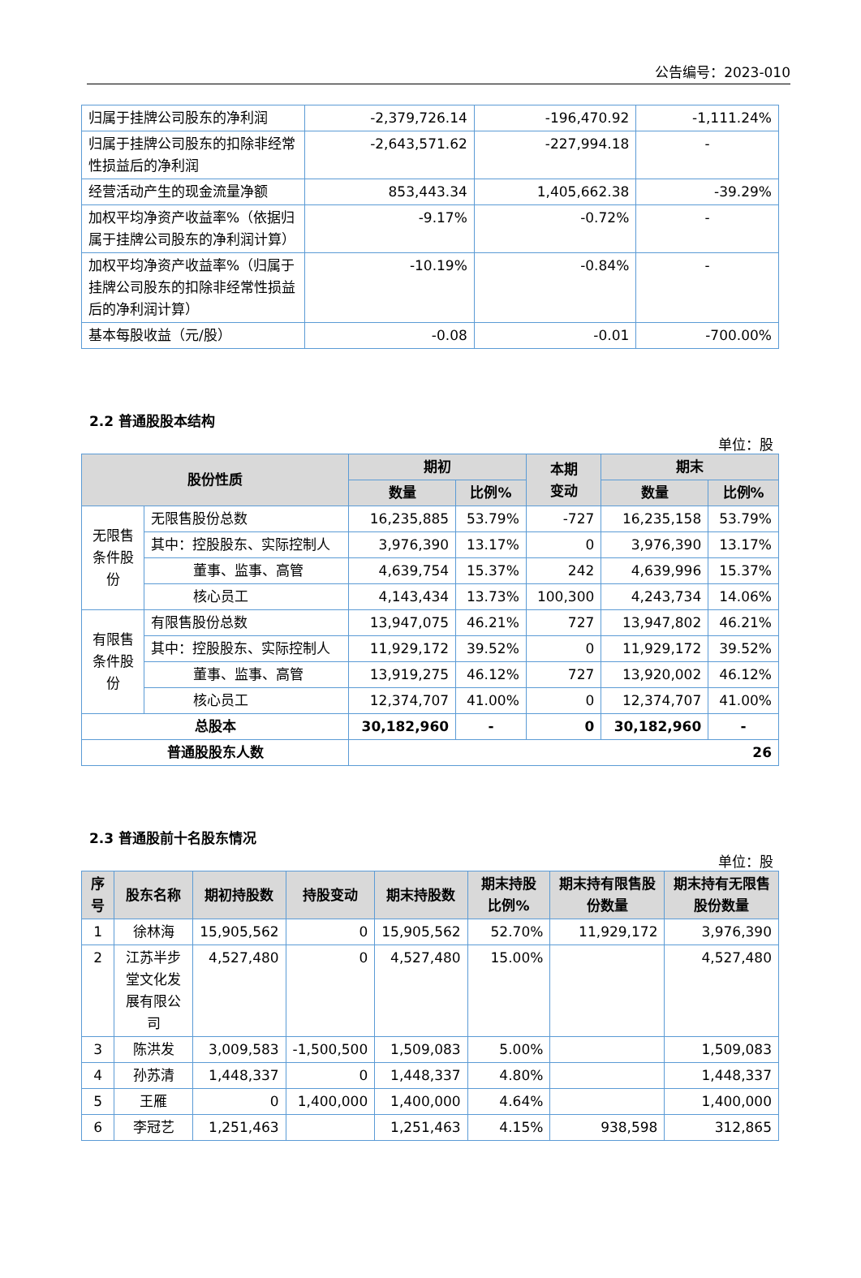公告编号：2023-010
| 归属于挂牌公司股东的净利润 | -2,379,726.14 | -196,470.92 | -1,111.24% |
| 归属于挂牌公司股东的扣除非经常性损益后的净利润 | -2,643,571.62 | -227,994.18 | - |
| 经营活动产生的现金流量净额 | 853,443.34 | 1,405,662.38 | -39.29% |
| 加权平均净资产收益率%（依据归属于挂牌公司股东的净利润计算） | -9.17% | -0.72% | - |
| 加权平均净资产收益率%（归属于挂牌公司股东的扣除非经常性损益后的净利润计算） | -10.19% | -0.84% | - |
| 基本每股收益（元/股） | -0.08 | -0.01 | -700.00% |
2.2 普通股股本结构
单位：股
| 股份性质 | | 期初 | | 本期 变动 | 期末 | |
| --- | --- | --- | --- | --- | --- | --- |
| | | 数量 | 比例% | | 数量 | 比例% |
| 无限售条件股份 | 无限售股份总数 | 16,235,885 | 53.79% | -727 | 16,235,158 | 53.79% |
| | 其中：控股股东、实际控制人 | 3,976,390 | 13.17% | 0 | 3,976,390 | 13.17% |
| | 董事、监事、高管 | 4,639,754 | 15.37% | 242 | 4,639,996 | 15.37% |
| | 核心员工 | 4,143,434 | 13.73% | 100,300 | 4,243,734 | 14.06% |
| 有限售条件股份 | 有限售股份总数 | 13,947,075 | 46.21% | 727 | 13,947,802 | 46.21% |
| | 其中：控股股东、实际控制人 | 11,929,172 | 39.52% | 0 | 11,929,172 | 39.52% |
| | 董事、监事、高管 | 13,919,275 | 46.12% | 727 | 13,920,002 | 46.12% |
| | 核心员工 | 12,374,707 | 41.00% | 0 | 12,374,707 | 41.00% |
| 总股本 | | 30,182,960 | - | 0 | 30,182,960 | - |
| 普通股股东人数 | | 26 | | | | |
2.3 普通股前十名股东情况
单位：股
| 序号 | 股东名称 | 期初持股数 | 持股变动 | 期末持股数 | 期末持股比例% | 期末持有限售股份数量 | 期末持有无限售股份数量 |
| --- | --- | --- | --- | --- | --- | --- | --- |
| 1 | 徐林海 | 15,905,562 | 0 | 15,905,562 | 52.70% | 11,929,172 | 3,976,390 |
| 2 | 江苏半步堂文化发展有限公司 | 4,527,480 | 0 | 4,527,480 | 15.00% | | 4,527,480 |
| 3 | 陈洪发 | 3,009,583 | -1,500,500 | 1,509,083 | 5.00% | | 1,509,083 |
| 4 | 孙苏清 | 1,448,337 | 0 | 1,448,337 | 4.80% | | 1,448,337 |
| 5 | 王雁 | 0 | 1,400,000 | 1,400,000 | 4.64% | | 1,400,000 |
| 6 | 李冠艺 | 1,251,463 | | 1,251,463 | 4.15% | 938,598 | 312,865 |